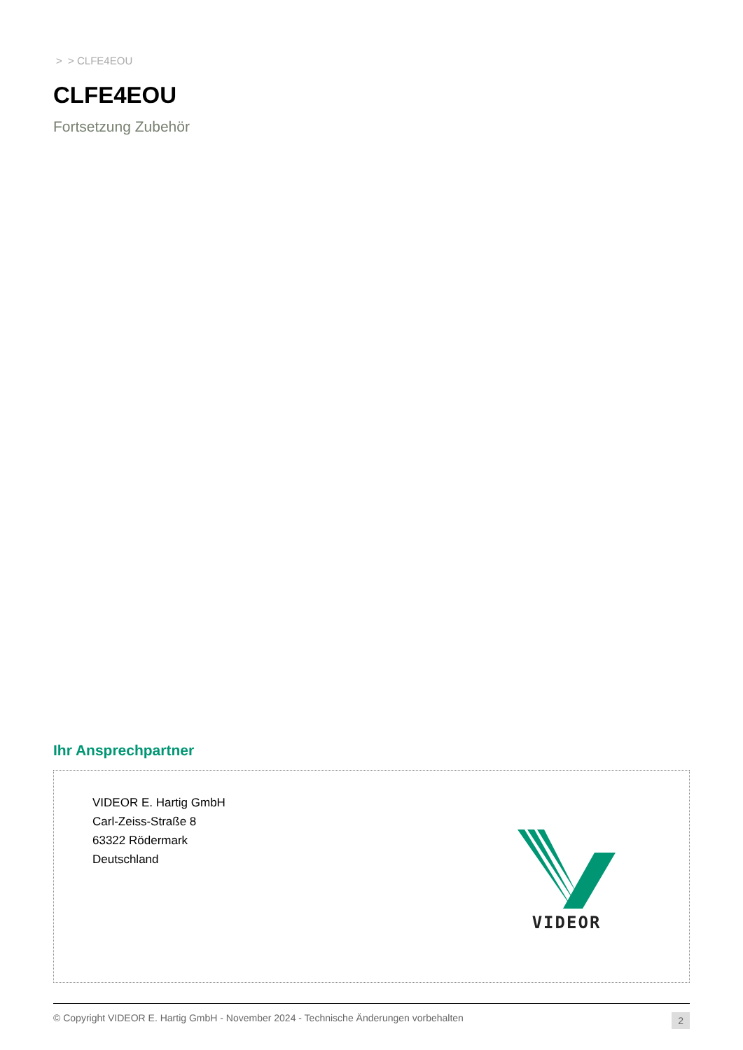> > CLFE4EOU
CLFE4EOU
Fortsetzung Zubehör
Ihr Ansprechpartner
VIDEOR E. Hartig GmbH
Carl-Zeiss-Straße 8
63322 Rödermark
Deutschland
VIDEOR
© Copyright VIDEOR E. Hartig GmbH - November 2024 - Technische Änderungen vorbehalten 2